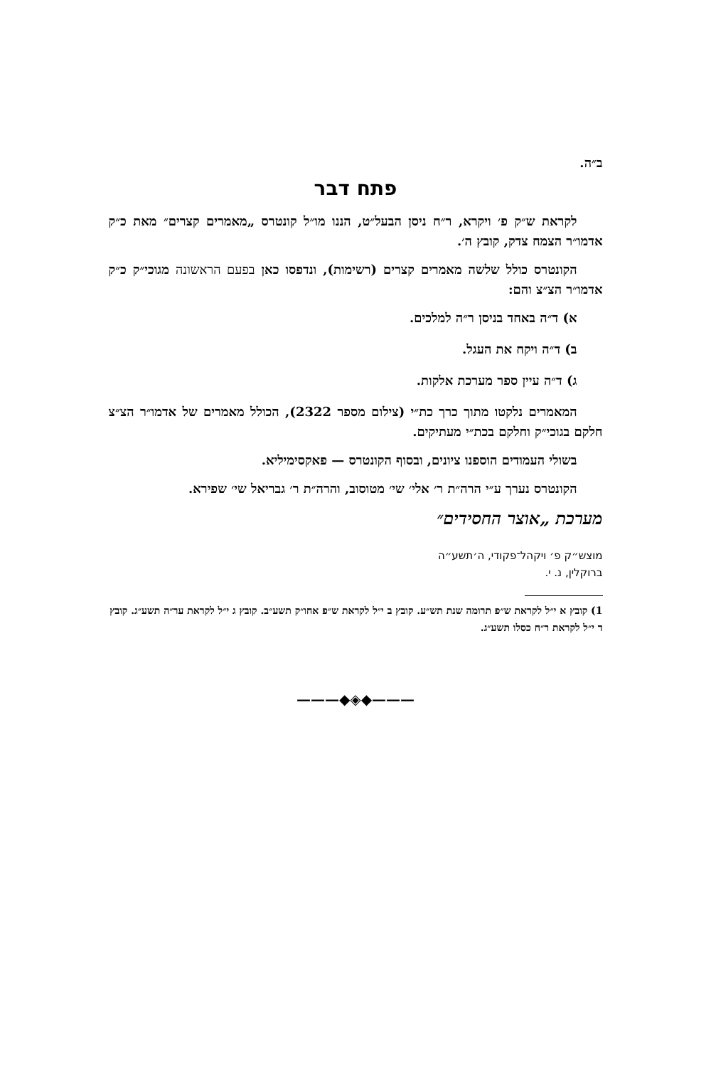ב״ה.
פתח דבר
לקראת ש״ק פ׳ ויקרא, ר״ח ניסן הבעל״ט, הננו מו״ל קונטרס „מאמרים קצרים״ מאת כ״ק אדמו״ר הצמח צדק, קובץ ה׳.
הקונטרס כולל שלשה מאמרים קצרים (רשימות), ונדפסו כאן בפעם הראשונה מגוכי״ק כ״ק אדמו״ר הצ״צ והם:
א) ד״ה באחד בניסן ר״ה למלכים.
ב) ד״ה ויקח את העגל.
ג) ד״ה עיין ספר מערכת אלקות.
המאמרים נלקטו מתוך כרך כת״י (צילום מספר 2322), הכולל מאמרים של אדמו״ר הצ״צ חלקם בגוכי״ק וחלקם בכת״י מעתיקים.
בשולי העמודים הוספנו ציונים, ובסוף הקונטרס — פאקסימיליא.
הקונטרס נערך ע״י הרה״ת ר׳ אלי׳ שי׳ מטוסוב, והרה״ת ר׳ גבריאל שי׳ שפירא.
מערכת „אוצר החסידים״
מוצש״ק פ׳ ויקהל־פקודי, ה׳תשע״ה
ברוקלין, נ. י.
1) קובץ א י״ל לקראת ש״פ תרומה שנת תש״ע. קובץ ב י״ל לקראת ש״פ אחו״ק תשע״ב. קובץ ג י״ל לקראת ער״ה תשע״ג. קובץ ד י״ל לקראת ר״ח כסלו תשע״ג.
———◆◈◆———